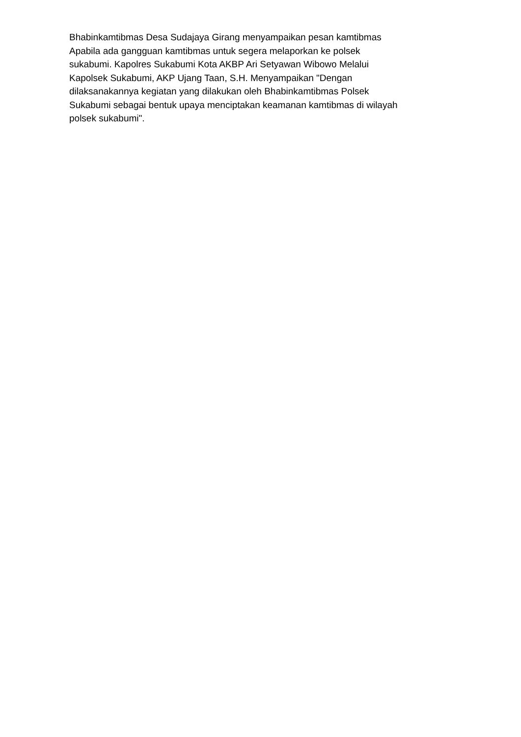Bhabinkamtibmas Desa Sudajaya Girang menyampaikan pesan kamtibmas
Apabila ada gangguan kamtibmas untuk segera melaporkan ke polsek
sukabumi. Kapolres Sukabumi Kota AKBP Ari Setyawan Wibowo Melalui
Kapolsek Sukabumi, AKP Ujang Taan, S.H. Menyampaikan "Dengan
dilaksanakannya kegiatan yang dilakukan oleh Bhabinkamtibmas Polsek
Sukabumi sebagai bentuk upaya menciptakan keamanan kamtibmas di wilayah
polsek sukabumi".